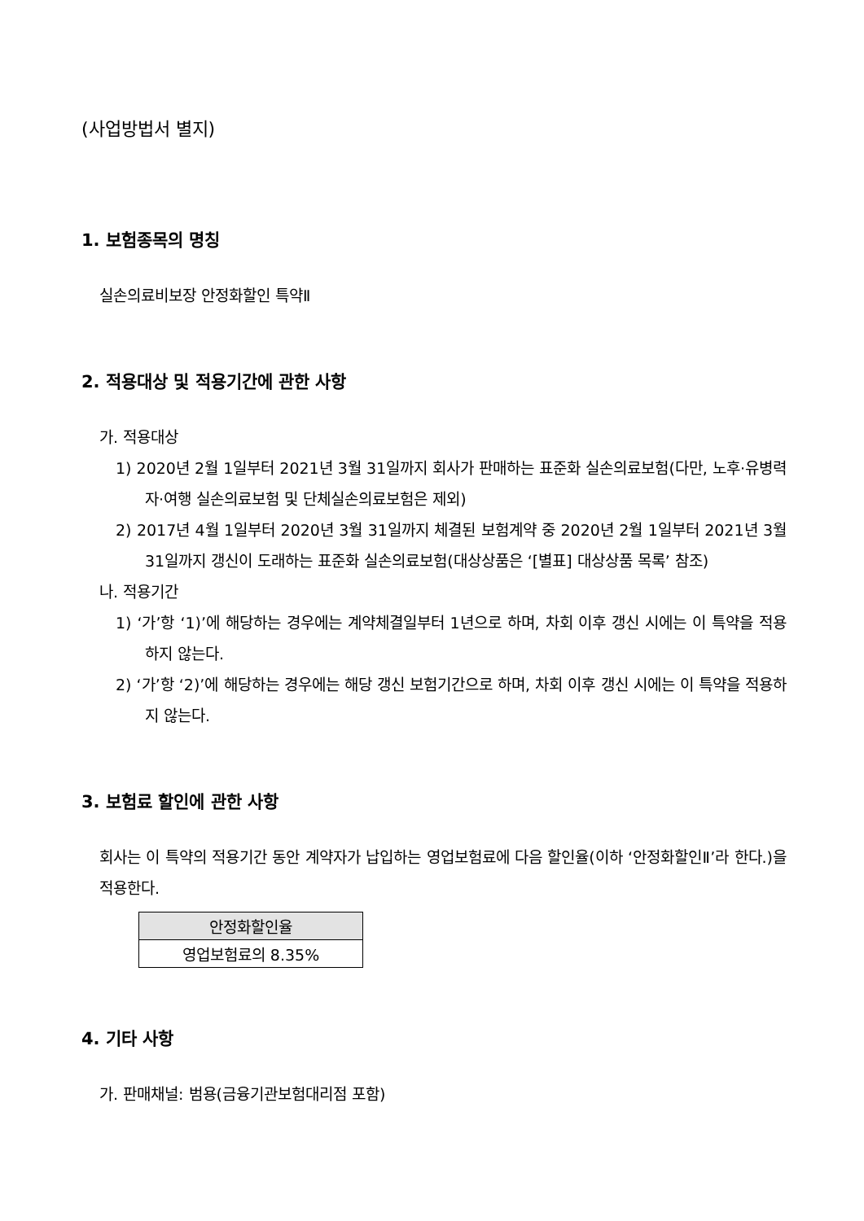(사업방법서 별지)
1. 보험종목의 명칭
실손의료비보장 안정화할인 특약Ⅱ
2. 적용대상 및 적용기간에 관한 사항
가. 적용대상
1) 2020년 2월 1일부터 2021년 3월 31일까지 회사가 판매하는 표준화 실손의료보험(다만, 노후·유병력자·여행 실손의료보험 및 단체실손의료보험은 제외)
2) 2017년 4월 1일부터 2020년 3월 31일까지 체결된 보험계약 중 2020년 2월 1일부터 2021년 3월 31일까지 갱신이 도래하는 표준화 실손의료보험(대상상품은 ‘[별표] 대상상품 목록’ 참조)
나. 적용기간
1) ‘가’항 ‘1)’에 해당하는 경우에는 계약체결일부터 1년으로 하며, 차회 이후 갱신 시에는 이 특약을 적용하지 않는다.
2) ‘가’항 ‘2)’에 해당하는 경우에는 해당 갱신 보험기간으로 하며, 차회 이후 갱신 시에는 이 특약을 적용하지 않는다.
3. 보험료 할인에 관한 사항
회사는 이 특약의 적용기간 동안 계약자가 납입하는 영업보험료에 다음 할인율(이하 ‘안정화할인Ⅱ’라 한다.)을 적용한다.
| 안정화할인율 |
| --- |
| 영업보험료의 8.35% |
4. 기타 사항
가. 판매채널: 범용(금융기관보험대리점 포함)